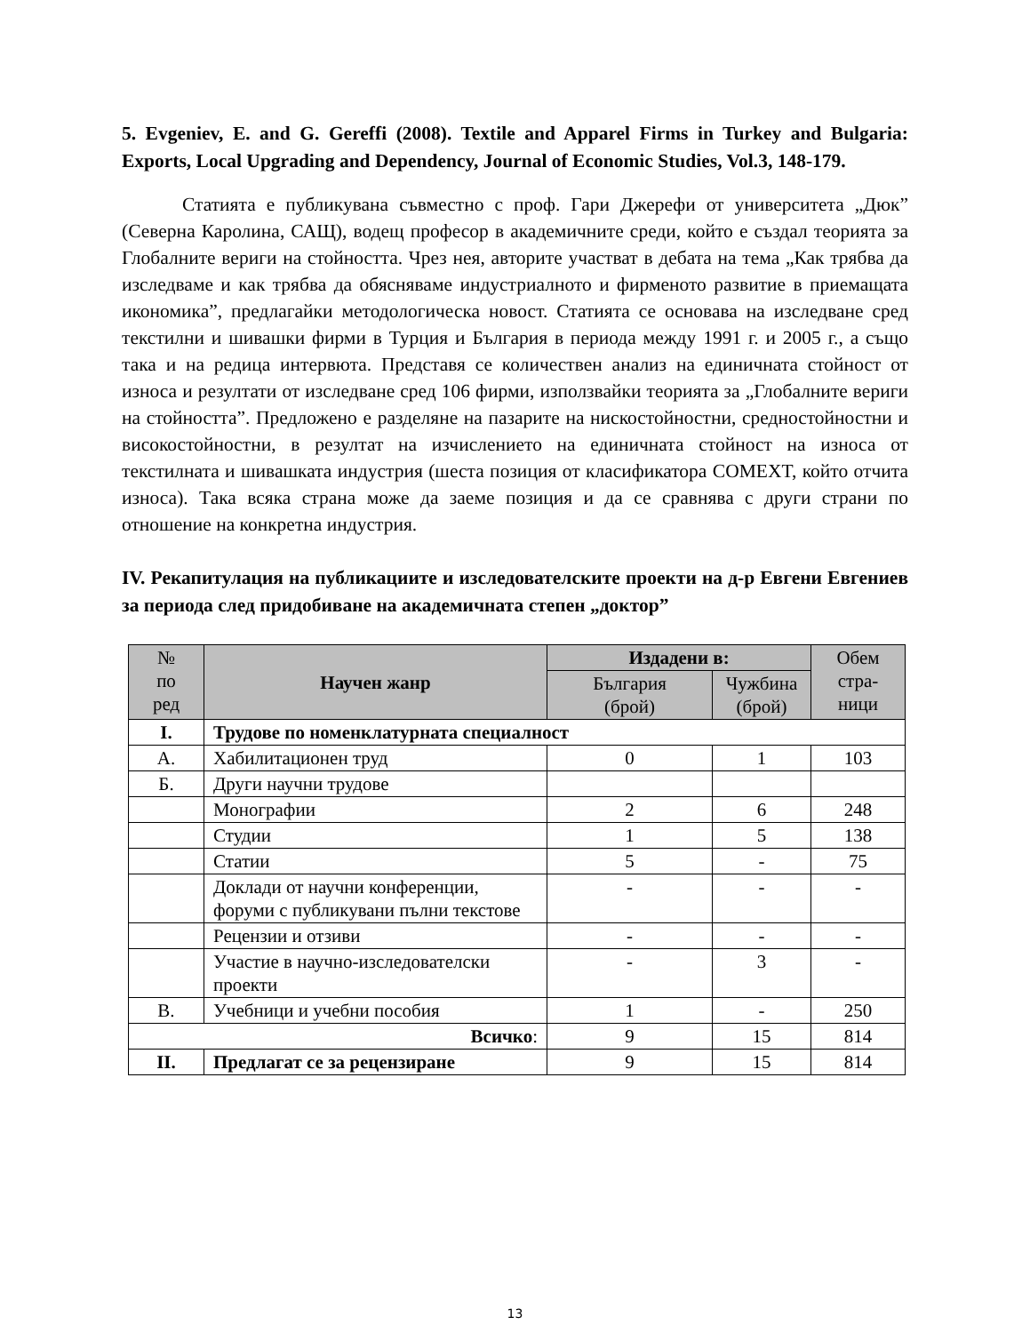5. Evgeniev, E. and G. Gereffi (2008). Textile and Apparel Firms in Turkey and Bulgaria: Exports, Local Upgrading and Dependency, Journal of Economic Studies, Vol.3, 148-179.
Статията е публикувана съвместно с проф. Гари Джерефи от университета „Дюк” (Северна Каролина, САЩ), водещ професор в академичните среди, който е създал теорията за Глобалните вериги на стойността. Чрез нея, авторите участват в дебата на тема „Как трябва да изследваме и как трябва да обясняваме индустриалното и фирменото развитие в приемащата икономика”, предлагайки методологическа новост. Статията се основава на изследване сред текстилни и шивашки фирми в Турция и България в периода между 1991 г. и 2005 г., а също така и на редица интервюта. Представя се количествен анализ на единичната стойност от износа и резултати от изследване сред 106 фирми, използвайки теорията за „Глобалните вериги на стойността”. Предложено е разделяне на пазарите на нискостойностни, средностойностни и високостойностни, в резултат на изчислението на единичната стойност на износа от текстилната и шивашката индустрия (шеста позиция от класификатора COMEXT, който отчита износа). Така всяка страна може да заеме позиция и да се сравнява с други страни по отношение на конкретна индустрия.
IV. Рекапитулация на публикациите и изследователските проекти на д-р Евгени Евгениев за периода след придобиване на академичната степен „доктор”
| № по ред | Научен жанр | Издадени в: | | Обем стра- ници |
| --- | --- | --- | --- | --- |
| | | България (брой) | Чужбина (брой) | |
| I. | Трудове по номенклатурната специалност | | | |
| А. | Хабилитационен труд | 0 | 1 | 103 |
| Б. | Други научни трудове | | | |
| | Монографии | 2 | 6 | 248 |
| | Студии | 1 | 5 | 138 |
| | Статии | 5 | - | 75 |
| | Доклади от научни конференции, форуми с публикувани пълни текстове | - | - | - |
| | Рецензии и отзиви | - | - | - |
| | Участие в научно-изследователски проекти | - | 3 | - |
| В. | Учебници и учебни пособия | 1 | - | 250 |
| Всичко : | | 9 | 15 | 814 |
| II. | Предлагат се за рецензиране | 9 | 15 | 814 |
13